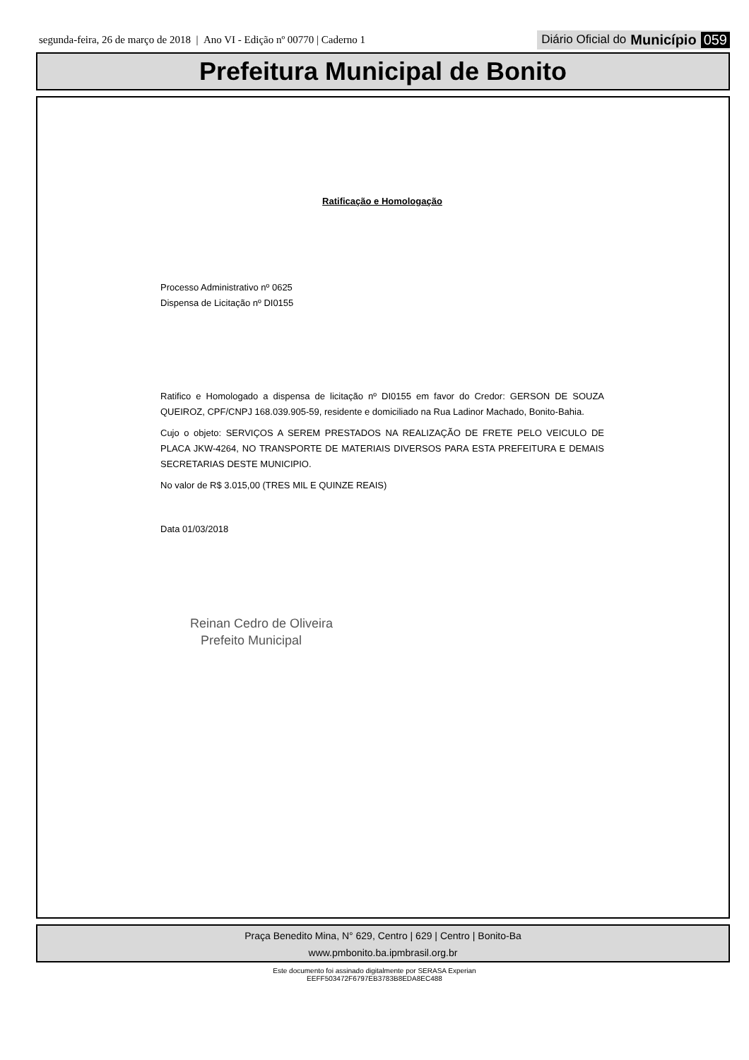segunda-feira, 26 de março de 2018 | Ano VI - Edição nº 00770 | Caderno 1
Diário Oficial do Município 059
Prefeitura Municipal de Bonito
Ratificação e Homologação
Processo Administrativo nº 0625
Dispensa de Licitação nº DI0155
Ratifico e Homologado a dispensa de licitação nº DI0155 em favor do Credor: GERSON DE SOUZA QUEIROZ, CPF/CNPJ 168.039.905-59, residente e domiciliado na Rua Ladinor Machado, Bonito-Bahia.
Cujo o objeto: SERVIÇOS A SEREM PRESTADOS NA REALIZAÇÃO DE FRETE PELO VEICULO DE PLACA JKW-4264, NO TRANSPORTE DE MATERIAIS DIVERSOS PARA ESTA PREFEITURA E DEMAIS SECRETARIAS DESTE MUNICIPIO.
No valor de R$ 3.015,00 (TRES MIL E QUINZE REAIS)
Data 01/03/2018
Reinan Cedro de Oliveira
Prefeito Municipal
Praça Benedito Mina, N° 629, Centro | 629 | Centro | Bonito-Ba
www.pmbonito.ba.ipmbrasil.org.br
Este documento foi assinado digitalmente por SERASA Experian
EEFF503472F6797EB3783B8EDA8EC488